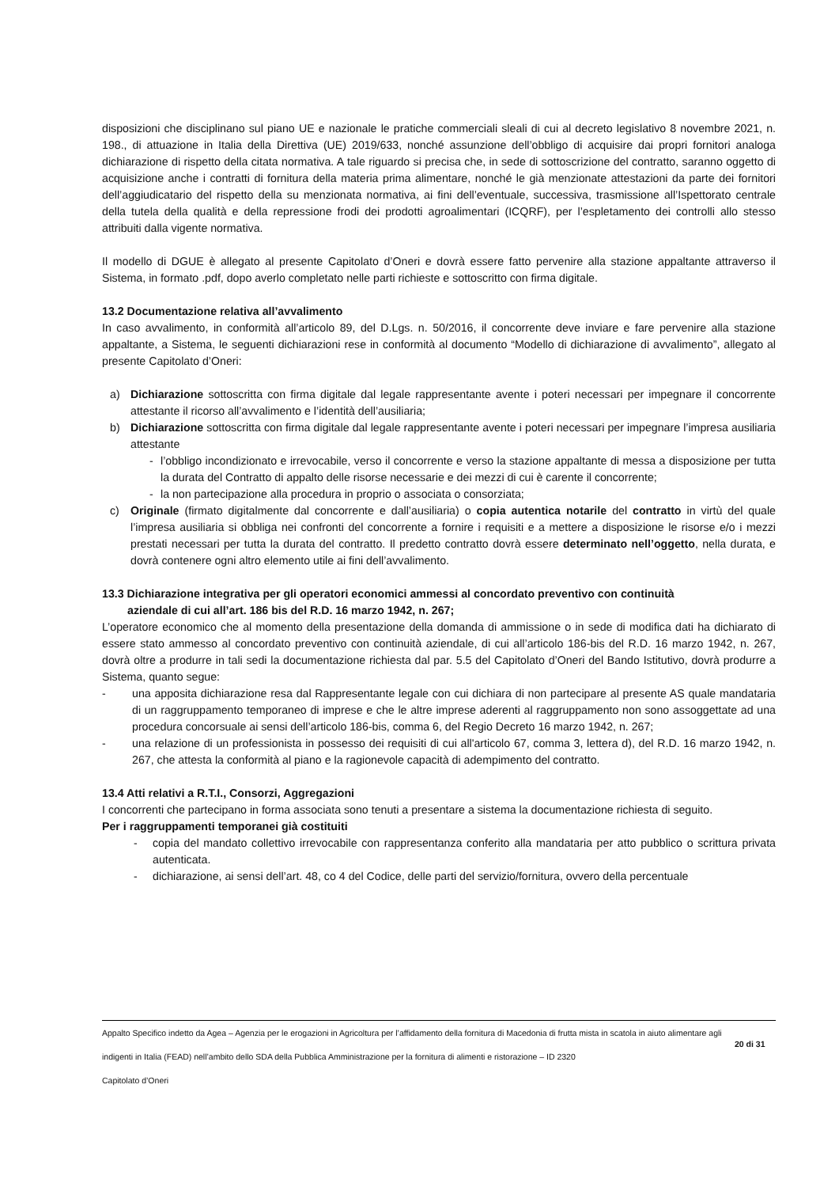disposizioni che disciplinano sul piano UE e nazionale le pratiche commerciali sleali di cui al decreto legislativo 8 novembre 2021, n. 198., di attuazione in Italia della Direttiva (UE) 2019/633, nonché assunzione dell’obbligo di acquisire dai propri fornitori analoga dichiarazione di rispetto della citata normativa. A tale riguardo si precisa che, in sede di sottoscrizione del contratto, saranno oggetto di acquisizione anche i contratti di fornitura della materia prima alimentare, nonché le già menzionate attestazioni da parte dei fornitori dell’aggiudicatario del rispetto della su menzionata normativa, ai fini dell’eventuale, successiva, trasmissione all’Ispettorato centrale della tutela della qualità e della repressione frodi dei prodotti agroalimentari (ICQRF), per l’espletamento dei controlli allo stesso attribuiti dalla vigente normativa.
Il modello di DGUE è allegato al presente Capitolato d’Oneri e dovrà essere fatto pervenire alla stazione appaltante attraverso il Sistema, in formato .pdf, dopo averlo completato nelle parti richieste e sottoscritto con firma digitale.
13.2 Documentazione relativa all’avvalimento
In caso avvalimento, in conformità all’articolo 89, del D.Lgs. n. 50/2016, il concorrente deve inviare e fare pervenire alla stazione appaltante, a Sistema, le seguenti dichiarazioni rese in conformità al documento “Modello di dichiarazione di avvalimento”, allegato al presente Capitolato d’Oneri:
a) Dichiarazione sottoscritta con firma digitale dal legale rappresentante avente i poteri necessari per impegnare il concorrente attestante il ricorso all’avvalimento e l’identità dell’ausiliaria;
b) Dichiarazione sottoscritta con firma digitale dal legale rappresentante avente i poteri necessari per impegnare l’impresa ausiliaria attestante
- l’obbligo incondizionato e irrevocabile, verso il concorrente e verso la stazione appaltante di messa a disposizione per tutta la durata del Contratto di appalto delle risorse necessarie e dei mezzi di cui è carente il concorrente;
- la non partecipazione alla procedura in proprio o associata o consorziata;
c) Originale (firmato digitalmente dal concorrente e dall’ausiliaria) o copia autentica notarile del contratto in virtù del quale l’impresa ausiliaria si obbliga nei confronti del concorrente a fornire i requisiti e a mettere a disposizione le risorse e/o i mezzi prestati necessari per tutta la durata del contratto. Il predetto contratto dovrà essere determinato nell’oggetto, nella durata, e dovrà contenere ogni altro elemento utile ai fini dell’avvalimento.
13.3 Dichiarazione integrativa per gli operatori economici ammessi al concordato preventivo con continuità
aziendale di cui all’art. 186 bis del R.D. 16 marzo 1942, n. 267;
L’operatore economico che al momento della presentazione della domanda di ammissione o in sede di modifica dati ha dichiarato di essere stato ammesso al concordato preventivo con continuità aziendale, di cui all’articolo 186-bis del R.D. 16 marzo 1942, n. 267, dovrà oltre a produrre in tali sedi la documentazione richiesta dal par. 5.5 del Capitolato d’Oneri del Bando Istitutivo, dovrà produrre a Sistema, quanto segue:
- una apposita dichiarazione resa dal Rappresentante legale con cui dichiara di non partecipare al presente AS quale mandataria di un raggruppamento temporaneo di imprese e che le altre imprese aderenti al raggruppamento non sono assoggettate ad una procedura concorsuale ai sensi dell’articolo 186-bis, comma 6, del Regio Decreto 16 marzo 1942, n. 267;
- una relazione di un professionista in possesso dei requisiti di cui all'articolo 67, comma 3, lettera d), del R.D. 16 marzo 1942, n. 267, che attesta la conformità al piano e la ragionevole capacità di adempimento del contratto.
13.4 Atti relativi a R.T.I., Consorzi, Aggregazioni
I concorrenti che partecipano in forma associata sono tenuti a presentare a sistema la documentazione richiesta di seguito.
Per i raggruppamenti temporanei già costituiti
- copia del mandato collettivo irrevocabile con rappresentanza conferito alla mandataria per atto pubblico o scrittura privata autenticata.
- dichiarazione, ai sensi dell’art. 48, co 4 del Codice, delle parti del servizio/fornitura, ovvero della percentuale
Appalto Specifico indetto da Agea – Agenzia per le erogazioni in Agricoltura per l’affidamento della fornitura di Macedonia di frutta mista in scatola in aiuto alimentare agli indigenti in Italia (FEAD) nell’ambito dello SDA della Pubblica Amministrazione per la fornitura di alimenti e ristorazione – ID 2320
Capitolato d’Oneri
20 di 31